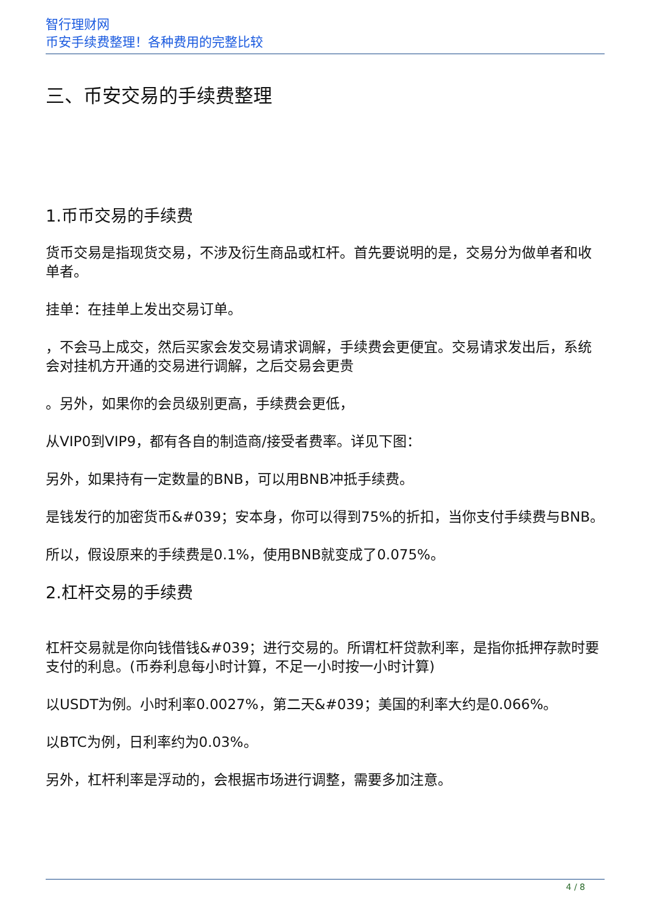智行理财网
币安手续费整理！各种费用的完整比较
三、币安交易的手续费整理
1.币币交易的手续费
货币交易是指现货交易，不涉及衍生商品或杠杆。首先要说明的是，交易分为做单者和收单者。
挂单：在挂单上发出交易订单。
，不会马上成交，然后买家会发交易请求调解，手续费会更便宜。交易请求发出后，系统会对挂机方开通的交易进行调解，之后交易会更贵
。另外，如果你的会员级别更高，手续费会更低，
从VIP0到VIP9，都有各自的制造商/接受者费率。详见下图：
另外，如果持有一定数量的BNB，可以用BNB冲抵手续费。
是钱发行的加密货币&#039；安本身，你可以得到75%的折扣，当你支付手续费与BNB。
所以，假设原来的手续费是0.1%，使用BNB就变成了0.075%。
2.杠杆交易的手续费
杠杆交易就是你向钱借钱&#039；进行交易的。所谓杠杆贷款利率，是指你抵押存款时要支付的利息。(币券利息每小时计算，不足一小时按一小时计算)
以USDT为例。小时利率0.0027%，第二天&#039；美国的利率大约是0.066%。
以BTC为例，日利率约为0.03%。
另外，杠杆利率是浮动的，会根据市场进行调整，需要多加注意。
4 / 8